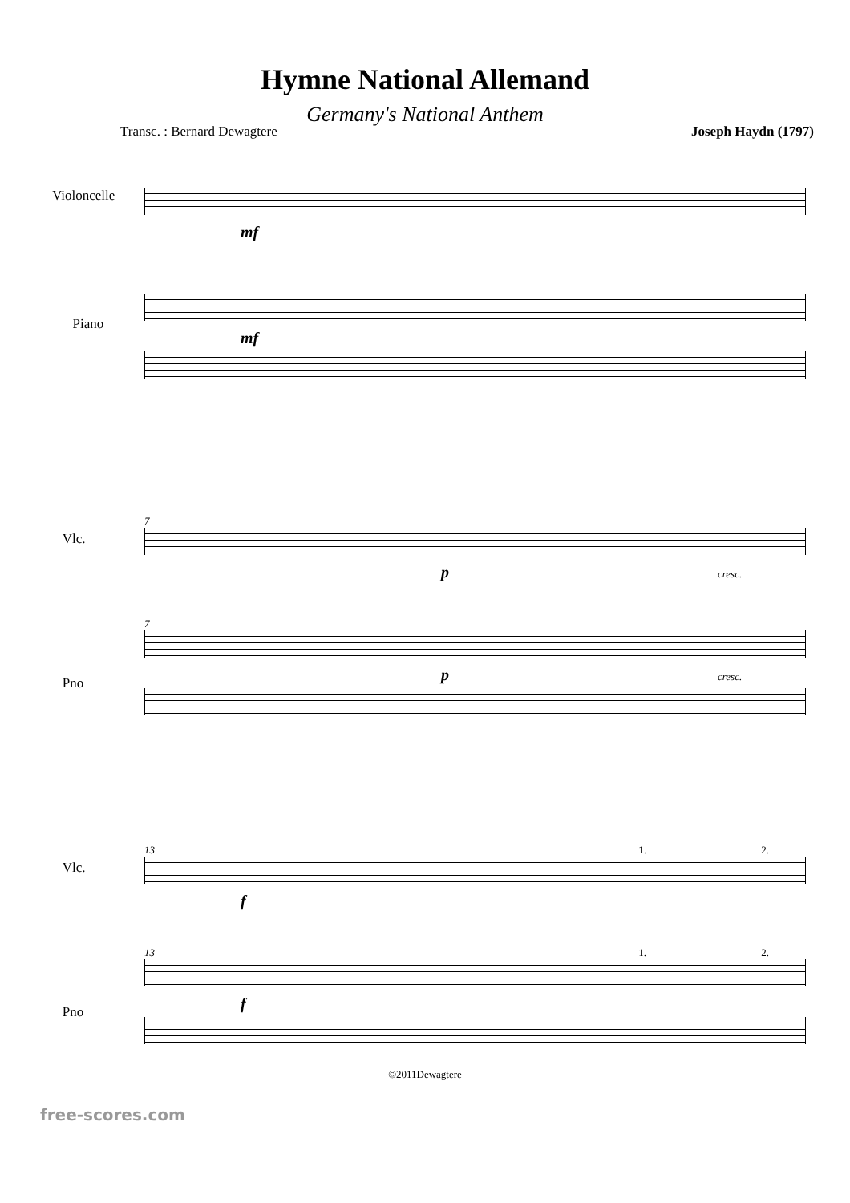Hymne National Allemand
Germany's National Anthem
Transc. : Bernard Dewagtere Joseph Haydn (1797)
Violoncelle
Piano
mf
mf
Vlc.
Pno
7
p cresc.
7
p cresc.
Vlc.
Pno
13 1. 2.
f
13 1. 2.
f
©2011Dewagtere
free-scores.com